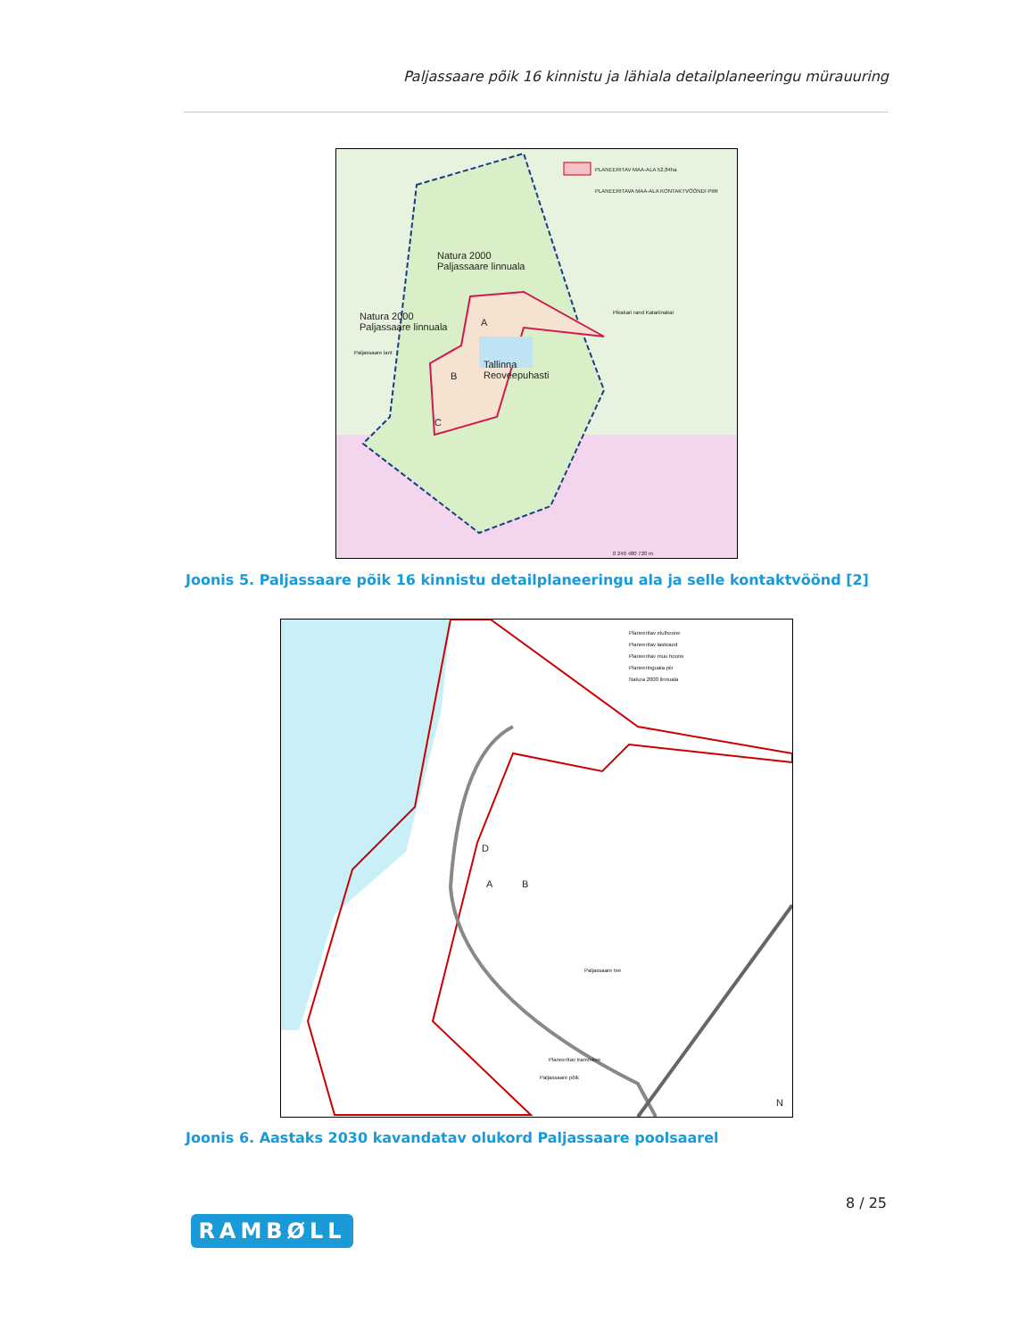Paljassaare põik 16 kinnistu ja lähiala detailplaneeringu mürauuring
PLANEERITAV MAA-ALA 52,84ha
PLANEERITAVA MAA-ALA KONTAKTVÖÖNDI PIIR
Natura 2000
Paljassaare linnuala
Natura 2000
Paljassaare linnuala
Paljassaare lant
Tallinna
Reoveepuhasti
A
B
C
Pikakari rand Katariinakai
0 240 480 720 m
Joonis 5. Paljassaare põik 16 kinnistu detailplaneeringu ala ja selle kontaktvöönd [2]
Planeeritav elulhoone
Planeeritav lasteaed
Planeeritav muu hoone
Planeeringuala piir
Natura 2000 linnuala
Paljassaare tee
Planeeritav trammitee
Paljassaare põik
A B
D
N
Joonis 6. Aastaks 2030 kavandatav olukord Paljassaare poolsaarel
8 / 25
RAMBØLL